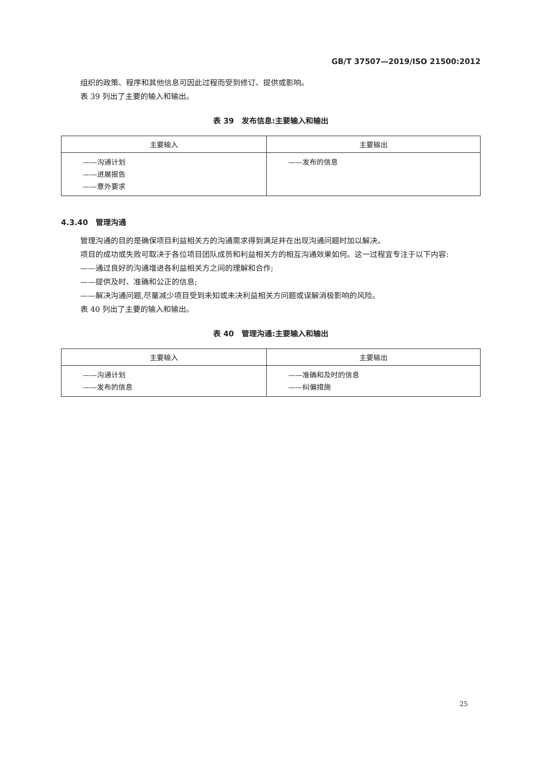GB/T 37507—2019/ISO 21500:2012
组织的政策、程序和其他信息可因此过程而受到修订、提供或影响。
表 39 列出了主要的输入和输出。
表 39　发布信息:主要输入和输出
| 主要输入 | 主要输出 |
| --- | --- |
| ——沟通计划 ——进展报告 ——意外要求 | ——发布的信息 |
4.3.40　管理沟通
管理沟通的目的是确保项目利益相关方的沟通需求得到满足并在出现沟通问题时加以解决。
项目的成功或失败可取决于各位项目团队成员和利益相关方的相互沟通效果如何。这一过程宜专注于以下内容:
——通过良好的沟通增进各利益相关方之间的理解和合作;
——提供及时、准确和公正的信息;
——解决沟通问题,尽量减少项目受到未知或未决利益相关方问题或误解消极影响的风险。
表 40 列出了主要的输入和输出。
表 40　管理沟通:主要输入和输出
| 主要输入 | 主要输出 |
| --- | --- |
| ——沟通计划 ——发布的信息 | ——准确和及时的信息 ——纠偏措施 |
25